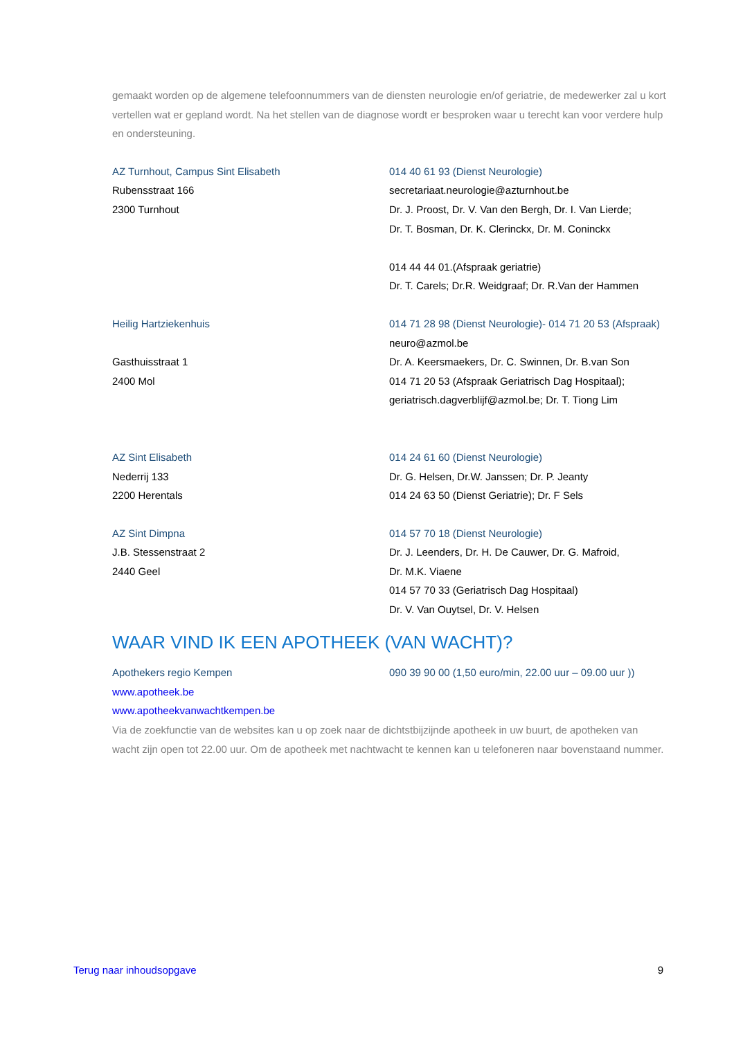gemaakt worden op de algemene telefoonnummers van de diensten neurologie en/of geriatrie, de medewerker zal u kort vertellen wat er gepland wordt. Na het stellen van de diagnose wordt er besproken waar u terecht kan voor verdere hulp en ondersteuning.
AZ Turnhout, Campus Sint Elisabeth
Rubensstraat 166
2300 Turnhout
014 40 61 93 (Dienst Neurologie)
secretariaat.neurologie@azturnhout.be
Dr. J. Proost, Dr. V. Van den Bergh, Dr. I. Van Lierde;
Dr. T. Bosman, Dr. K. Clerinckx, Dr. M. Coninckx
014 44 44 01.(Afspraak geriatrie)
Dr. T. Carels; Dr.R. Weidgraaf; Dr. R.Van der Hammen
Heilig Hartziekenhuis
Gasthuisstraat 1
2400 Mol
014 71 28 98 (Dienst Neurologie)- 014 71 20 53 (Afspraak)
neuro@azmol.be
Dr. A. Keersmaekers, Dr. C. Swinnen, Dr. B.van Son
014 71 20 53 (Afspraak Geriatrisch Dag Hospitaal);
geriatrisch.dagverblijf@azmol.be; Dr. T. Tiong Lim
AZ Sint Elisabeth
Nederrij 133
2200 Herentals
014 24 61 60 (Dienst Neurologie)
Dr. G. Helsen, Dr.W. Janssen; Dr. P. Jeanty
014 24 63 50 (Dienst Geriatrie); Dr. F Sels
AZ Sint Dimpna
J.B. Stessenstraat 2
2440 Geel
014 57 70 18 (Dienst Neurologie)
Dr. J. Leenders, Dr. H. De Cauwer, Dr. G. Mafroid,
Dr. M.K. Viaene
014 57 70 33 (Geriatrisch Dag Hospitaal)
Dr. V. Van Ouytsel, Dr. V. Helsen
WAAR VIND IK EEN APOTHEEK (VAN WACHT)?
Apothekers regio Kempen 090 39 90 00 (1,50 euro/min, 22.00 uur – 09.00 uur ))
www.apotheek.be
www.apotheekvanwachtkempen.be
Via de zoekfunctie van de websites kan u op zoek naar de dichtstbijzijnde apotheek in uw buurt, de apotheken van wacht zijn open tot 22.00 uur. Om de apotheek met nachtwacht te kennen kan u telefoneren naar bovenstaand nummer.
Terug naar inhoudsopgave 9